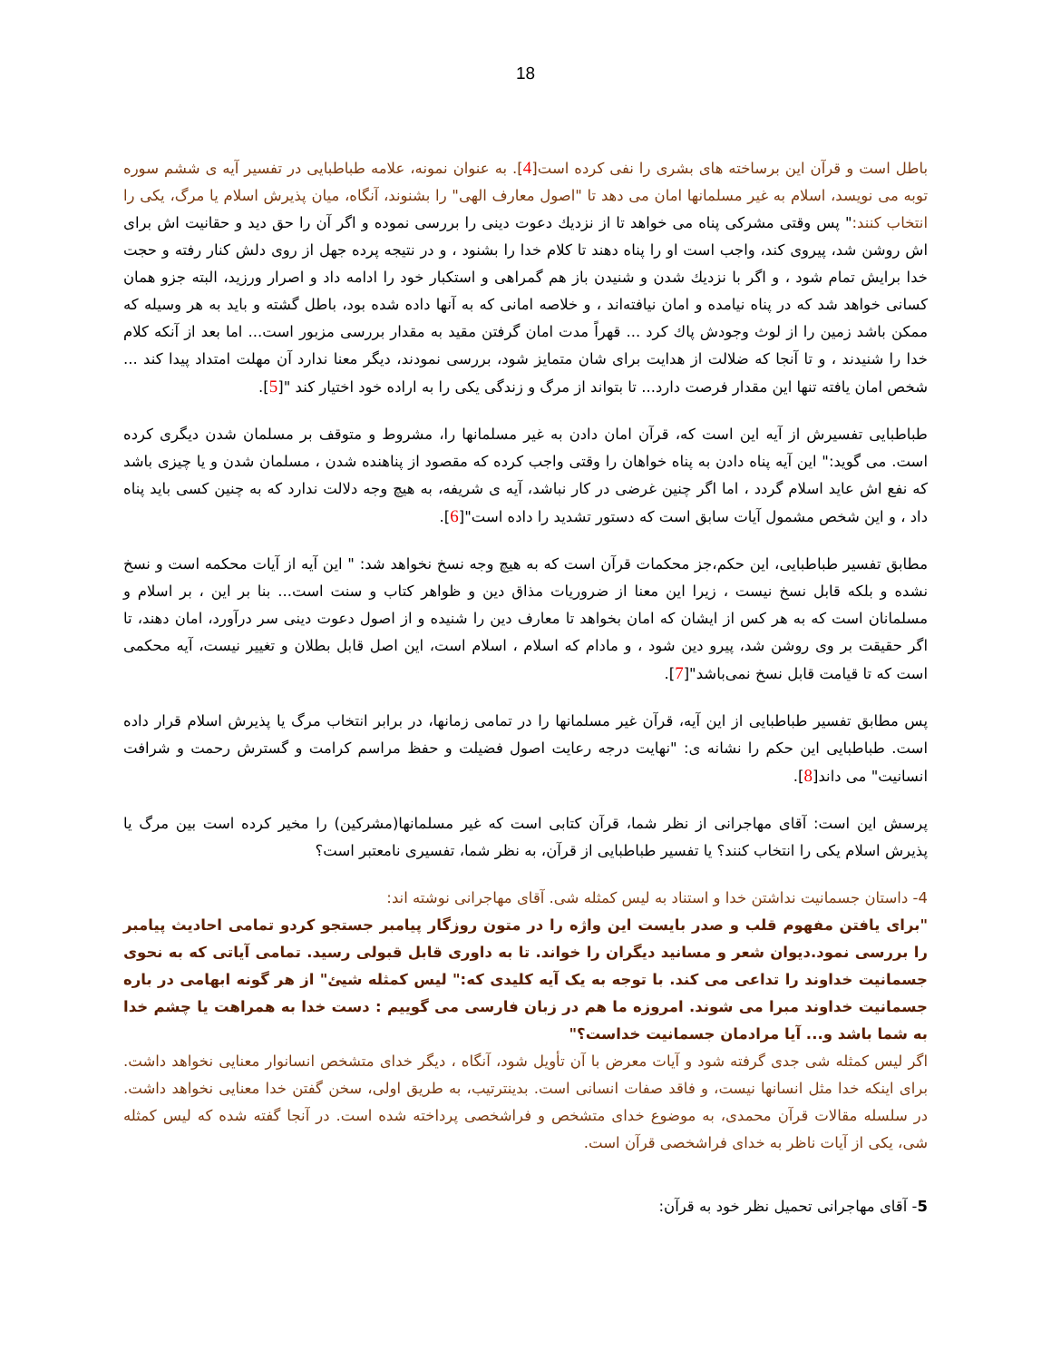18
باطل است و قرآن این برساخته های بشری را نفی کرده است[4]. به عنوان نمونه، علامه طباطبایی در تفسیر آیه ی ششم سوره توبه می نویسد، اسلام به غیر مسلمانها امان می دهد تا "اصول معارف الهی" را بشنوند، آنگاه، میان پذیرش اسلام یا مرگ، یکی را انتخاب کنند:" پس وقتی مشرکی پناه می خواهد تا از نزديك دعوت دينی را بررسی نموده و اگر آن را حق دید و حقانیت اش برای اش روشن شد، پیروی کند، واجب است او را پناه دهند تا كلام خدا را بشنود ، و در نتيجه پرده جهل از روی دلش كنار رفته و حجت خدا برايش تمام شود ، و اگر با نزديك شدن و شنيدن باز هم گمراهی و استكبار خود را ادامه داد و اصرار ورزيد، البته جزو همان كسانی خواهد شد كه در پناه نيامده و امان نيافته‌اند ، و خلاصه امانی كه به آنها داده شده بود، باطل گشته و بايد به هر وسيله كه ممكن باشد زمين را از لوث وجودش پاك كرد ... قهراً مدت امان گرفتن مقيد به مقدار بررسی مزبور است... اما بعد از آنكه كلام خدا را شنيدند ، و تا آنجا كه ضلالت از هدايت برای شان متمايز شود، بررسی نمودند، ديگر معنا ندارد آن مهلت امتداد پيدا كند ... شخص امان يافته تنها اين مقدار فرصت دارد... تا بتواند از مرگ و زندگی يكی را به اراده خود اختيار كند "[5].
طباطبايی تفسیرش از آيه این است که، قرآن امان دادن به غیر مسلمانها را، مشروط و متوقف بر مسلمان شدن دیگری کرده است. می گوید:" اين آيه پناه دادن به پناه خواهان را وقتی واجب كرده كه مقصود از پناهنده شدن ، مسلمان شدن و يا چيزی باشد كه نفع اش عايد اسلام گردد ، اما اگر چنين غرضی در كار نباشد، آيه ی شريفه، به هيچ وجه دلالت ندارد كه به چنين كسی بايد پناه داد ، و اين شخص مشمول آيات سابق است كه دستور تشديد را داده است"[6].
مطابق تفسیر طباطبایی، این حکم،جز محکمات قرآن است که به هيچ وجه نسخ نخواهد شد: " اين آيه از آيات محكمه است و نسخ نشده و بلكه قابل نسخ نيست ، زيرا اين معنا از ضروريات مذاق دين و ظواهر كتاب و سنت است... بنا بر اين ، بر اسلام و مسلمانان است كه به هر كس از ايشان كه امان بخواهد تا معارف دين را شنيده و از اصول دعوت دينی سر درآورد، امان دهند، تا اگر حقيقت بر وی روشن شد، پيرو دين شود ، و مادام كه اسلام ، اسلام است، اين اصل قابل بطلان و تغيير نيست، آيه محكمی است كه تا قيامت قابل نسخ نمی‌باشد"[7].
پس مطابق تفسیر طباطبایی از این آیه، قرآن غیر مسلمانها را در تمامی زمانها، در برابر انتخاب مرگ یا پذیرش اسلام قرار داده است. طباطبایی این حکم را نشانه ی: "نهایت درجه رعایت اصول فضیلت و حفظ مراسم کرامت و گسترش رحمت و شرافت انسانیت" می داند[8].
پرسش این است: آقای مهاجرانی از نظر شما، قرآن کتابی است که غیر مسلمانها(مشرکین) را مخیر کرده است بین مرگ یا پذیرش اسلام یکی را انتخاب کنند؟ یا تفسیر طباطبایی از قرآن، به نظر شما، تفسیری نامعتبر است؟
4- داستان جسمانیت نداشتن خدا و استناد به لیس کمثله شی. آقای مهاجرانی نوشته اند:
"برای یافتن مفهوم قلب و صدر بایست این واژه را در متون روزگار پیامبر جستجو کردو تمامی احادیث پیامبر را بررسی نمود.دیوان شعر و مسانید دیگران را خواند. تا به داوری قابل قبولی رسید. تمامی آیاتی که به نحوی جسمانیت خداوند را تداعی می کند. با توجه به یک آیه کلیدی که:" لیس کمثله شیئ" از هر گونه ابهامی در باره جسمانیت خداوند مبرا می شوند. امروزه ما هم در زبان فارسی می گوییم : دست خدا به همراهت یا چشم خدا به شما باشد و... آیا مرادمان جسمانیت خداست؟"
اگر لیس کمثله شی جدی گرفته شود و آیات معرض با آن تأویل شود، آنگاه ، دیگر خدای متشخص انسانوار معنایی نخواهد داشت. برای اینکه خدا مثل انسانها نیست، و فاقد صفات انسانی است. بدینترتیب، به طریق اولی، سخن گفتن خدا معنایی نخواهد داشت. در سلسله مقالات قرآن محمدی، به موضوع خدای متشخص و فراشخصی پرداخته شده است. در آنجا گفته شده که لیس کمثله شی، یکی از آیات ناظر به خدای فراشخصی قرآن است.
5- آقای مهاجرانی تحمیل نظر خود به قرآن: